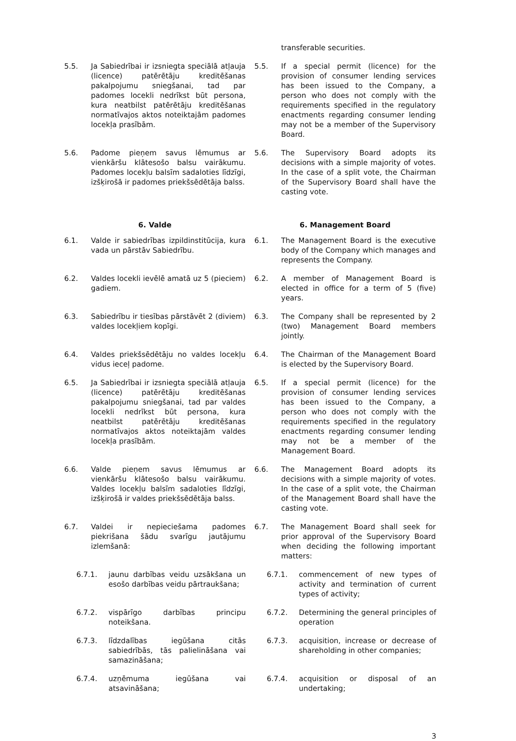transferable securities.
5.5. Ja Sabiedrībai ir izsniegta speciālā atļauja (licence) patērētāju kreditēšanas pakalpojumu sniegšanai, tad par padomes locekli nedrīkst būt persona, kura neatbilst patērētāju kreditēšanas normatīvajos aktos noteiktajām padomes locekļa prasībām.
5.5. If a special permit (licence) for the provision of consumer lending services has been issued to the Company, a person who does not comply with the requirements specified in the regulatory enactments regarding consumer lending may not be a member of the Supervisory Board.
5.6. Padome pieņem savus lēmumus ar vienkāršu klātesošo balsu vairākumu. Padomes locekļu balsīm sadaloties līdzīgi, izšķirošā ir padomes priekšsēdētāja balss.
5.6. The Supervisory Board adopts its decisions with a simple majority of votes. In the case of a split vote, the Chairman of the Supervisory Board shall have the casting vote.
6. Valde 6. Management Board
6.1. Valde ir sabiedrības izpildinstitūcija, kura vada un pārstāv Sabiedrību.
6.1. The Management Board is the executive body of the Company which manages and represents the Company.
6.2. Valdes locekli ievēlē amatā uz 5 (pieciem) gadiem.
6.2. A member of Management Board is elected in office for a term of 5 (five) years.
6.3. Sabiedrību ir tiesības pārstāvēt 2 (diviem) valdes locekļiem kopīgi.
6.3. The Company shall be represented by 2 (two) Management Board members jointly.
6.4. Valdes priekšsēdētāju no valdes locekļu vidus ieceļ padome.
6.4. The Chairman of the Management Board is elected by the Supervisory Board.
6.5. Ja Sabiedrībai ir izsniegta speciālā atļauja (licence) patērētāju kreditēšanas pakalpojumu sniegšanai, tad par valdes locekli nedrīkst būt persona, kura neatbilst patērētāju kreditēšanas normatīvajos aktos noteiktajām valdes locekļa prasībām.
6.5. If a special permit (licence) for the provision of consumer lending services has been issued to the Company, a person who does not comply with the requirements specified in the regulatory enactments regarding consumer lending may not be a member of the Management Board.
6.6. Valde pieņem savus lēmumus ar vienkāršu klātesošo balsu vairākumu. Valdes locekļu balsīm sadaloties līdzīgi, izšķirošā ir valdes priekšsēdētāja balss.
6.6. The Management Board adopts its decisions with a simple majority of votes. In the case of a split vote, the Chairman of the Management Board shall have the casting vote.
6.7. Valdei ir nepieciešama padomes piekrišana šādu svarīgu jautājumu izlemšanā:
6.7. The Management Board shall seek for prior approval of the Supervisory Board when deciding the following important matters:
6.7.1. jaunu darbības veidu uzsākšana un esošo darbības veidu pārtraukšana;
6.7.1. commencement of new types of activity and termination of current types of activity;
6.7.2. vispārīgo darbības principu noteikšana.
6.7.2. Determining the general principles of operation
6.7.3. līdzdalības iegūšana citās sabiedrībās, tās palielināšana vai samazināšana;
6.7.3. acquisition, increase or decrease of shareholding in other companies;
6.7.4. uzņēmuma iegūšana vai atsavināšana;
6.7.4. acquisition or disposal of an undertaking;
3